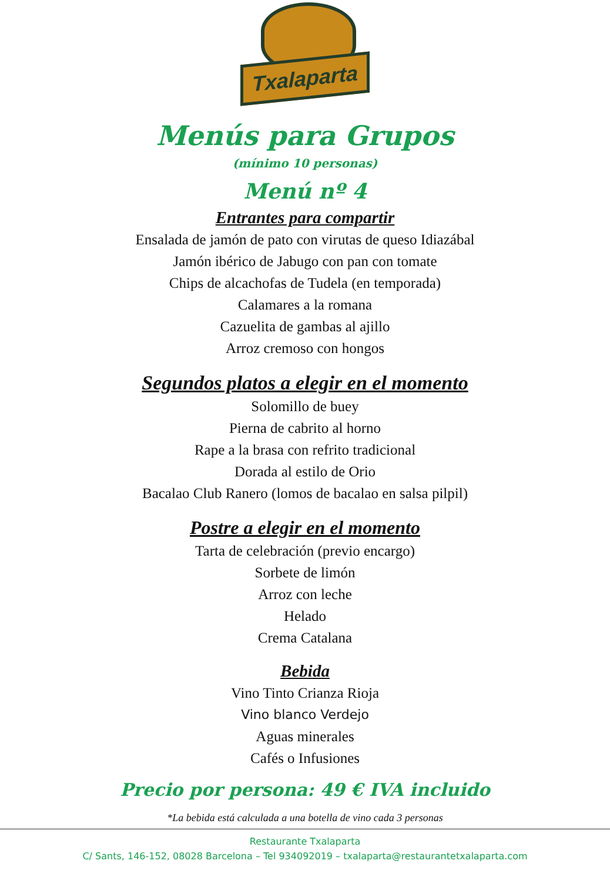Txalaparta
Menús para Grupos
(mínimo 10 personas)
Menú nº 4
Entrantes para compartir
Ensalada de jamón de pato con virutas de queso Idiazábal
Jamón ibérico de Jabugo con pan con tomate
Chips de alcachofas de Tudela (en temporada)
Calamares a la romana
Cazuelita de gambas al ajillo
Arroz cremoso con hongos
Segundos platos a elegir en el momento
Solomillo de buey
Pierna de cabrito al horno
Rape a la brasa con refrito tradicional
Dorada al estilo de Orio
Bacalao Club Ranero (lomos de bacalao en salsa pilpil)
Postre a elegir en el momento
Tarta de celebración (previo encargo)
Sorbete de limón
Arroz con leche
Helado
Crema Catalana
Bebida
Vino Tinto Crianza Rioja
Vino blanco Verdejo
Aguas minerales
Cafés o Infusiones
Precio por persona: 49 € IVA incluido
*La bebida está calculada a una botella de vino cada 3 personas
Restaurante Txalaparta
C/ Sants, 146-152, 08028 Barcelona – Tel 934092019 – txalaparta@restaurantetxalaparta.com